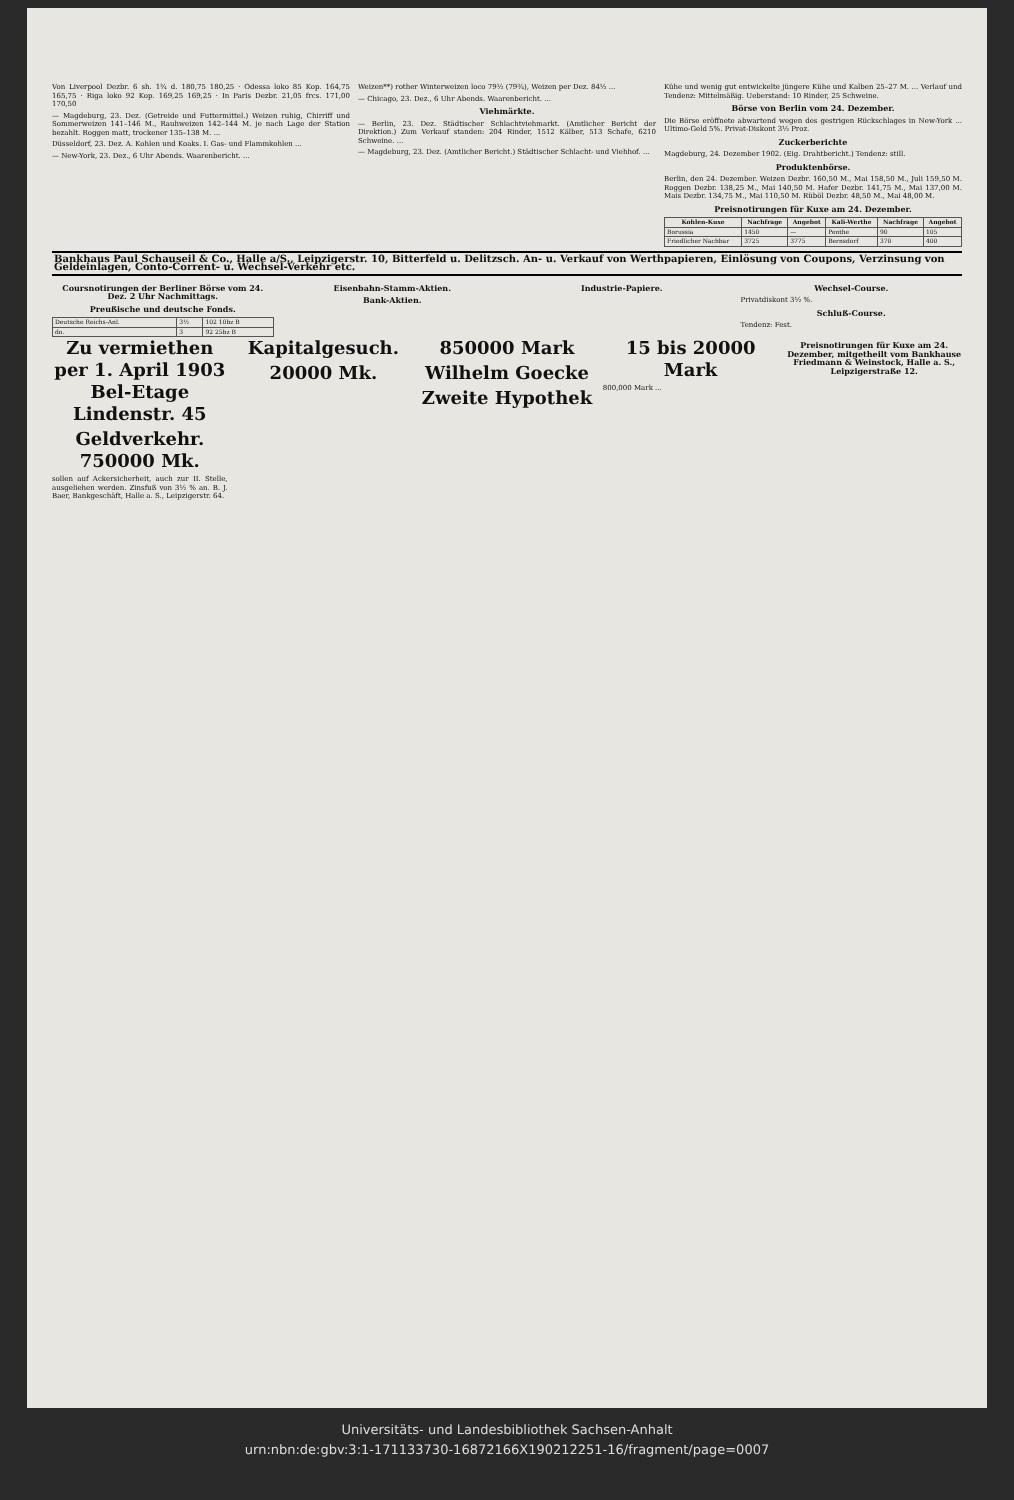Von Liverpool Dezbr. 6 sh. 1¾ d. 180,75 180,25 · Odessa loko 85 Kop. 164,75 165,75 · Riga loko 92 Kop. 169,25 169,25 · In Paris Dezbr. 21,05 frcs. 171,00 170,50
— Magdeburg, 23. Dez. (Getreide und Futtermittel.) Weizen ruhig, Chirriff und Sommerweizen 141–146 M., Rauhweizen 142–144 M. je nach Lage der Station bezahlt. Roggen matt, trockener 135–138 M. ...
Düsseldorf, 23. Dez. A. Kohlen und Koaks. I. Gas- und Flammkohlen ...
— New-York, 23. Dez., 6 Uhr Abends. Waarenbericht. ...
Weizen**) rother Winterweizen loco 79½ (79¾), Weizen per Dez. 84½ ...
— Chicago, 23. Dez., 6 Uhr Abends. Waarenbericht. ...
Viehmärkte.
— Berlin, 23. Dez. Städtischer Schlachtviehmarkt. (Amtlicher Bericht der Direktion.) Zum Verkauf standen: 204 Rinder, 1512 Kälber, 513 Schafe, 6210 Schweine. ...
— Magdeburg, 23. Dez. (Amtlicher Bericht.) Städtischer Schlacht- und Viehhof. ...
Kühe und wenig gut entwickelte jüngere Kühe und Kalben 25–27 M. ... Verlauf und Tendenz: Mittelmäßig. Ueberstand: 10 Rinder, 25 Schweine.
Börse von Berlin vom 24. Dezember.
Die Börse eröffnete abwartend wegen des gestrigen Rückschlages in New-York ... Ultimo-Geld 5%. Privat-Diskont 3½ Proz.
Zuckerberichte
Magdeburg, 24. Dezember 1902. (Eig. Drahtbericht.) Tendenz: still.
Produktenbörse.
Berlin, den 24. Dezember. Weizen Dezbr. 160,50 M., Mai 158,50 M., Juli 159,50 M. Roggen Dezbr. 138,25 M., Mai 140,50 M. Hafer Dezbr. 141,75 M., Mai 137,00 M. Mais Dezbr. 134,75 M., Mai 110,50 M. Rüböl Dezbr. 48,50 M., Mai 48,00 M.
Preisnotirungen für Kuxe am 24. Dezember.
| Kohlen-Kuxe | Nachfrage | Angebot | Kali-Werthe | Nachfrage | Angebot |
| --- | --- | --- | --- | --- | --- |
| Borussia | 1450 | — | Penthe | 90 | 105 |
| Friedlicher Nachbar | 3725 | 3775 | Bernsdorf | 370 | 400 |
Bankhaus Paul Schauseil & Co., Halle a/S., Leipzigerstr. 10, Bitterfeld u. Delitzsch. An- u. Verkauf von Werthpapieren, Einlösung von Coupons, Verzinsung von Geldeinlagen, Conto-Corrent- u. Wechsel-Verkehr etc.
Coursnotirungen der Berliner Börse vom 24. Dez. 2 Uhr Nachmittags.
Preußische und deutsche Fonds.
| Deutsche Reichs-Anl. | 3½ | 102 10bz B |
| do. | 3 | 92 25bz B |
Eisenbahn-Stamm-Aktien.
Bank-Aktien.
Industrie-Papiere. Wechsel-Course.
Privatdiskont 3½ %.
Schluß-Course.
Tendenz: Fest.
Zu vermiethen per 1. April 1903 Bel-Etage Lindenstr. 45
Geldverkehr. 750000 Mk.
sollen auf Ackersicherheit, auch zur II. Stelle, ausgeliehen werden. Zinsfuß von 3½ % an. B. J. Baer, Bankgeschäft, Halle a. S., Leipzigerstr. 64.
Kapitalgesuch.
20000 Mk.
850000 Mark
Wilhelm Goecke
Zweite Hypothek
15 bis 20000 Mark
800,000 Mark ...
Preisnotirungen für Kuxe am 24. Dezember, mitgetheilt vom Bankhause Friedmann & Weinstock, Halle a. S., Leipzigerstraße 12.
Universitäts- und Landesbibliothek Sachsen-Anhalt
urn:nbn:de:gbv:3:1-171133730-16872166X190212251-16/fragment/page=0007